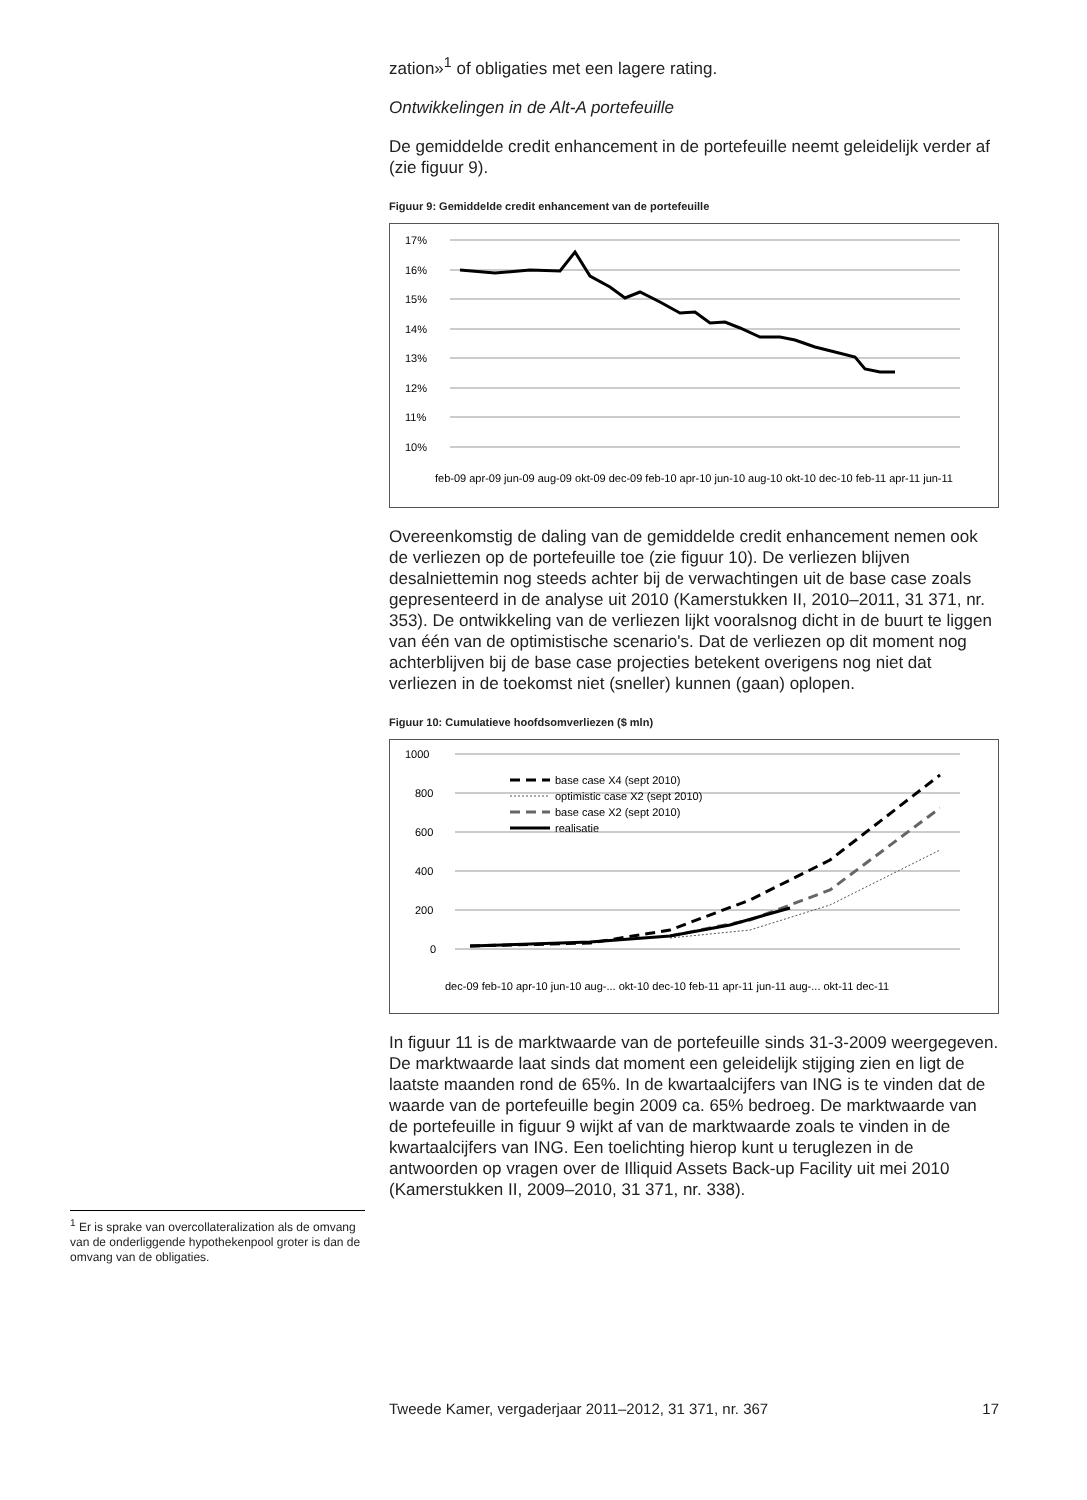zation»<sup>1</sup> of obligaties met een lagere rating.
Ontwikkelingen in de Alt-A portefeuille
De gemiddelde credit enhancement in de portefeuille neemt geleidelijk verder af (zie figuur 9).
Figuur 9: Gemiddelde credit enhancement van de portefeuille
17%
16%
15%
14%
13%
12%
11%
10%
feb-09 apr-09 jun-09 aug-09 okt-09 dec-09 feb-10 apr-10 jun-10 aug-10 okt-10 dec-10 feb-11 apr-11 jun-11
Overeenkomstig de daling van de gemiddelde credit enhancement nemen ook de verliezen op de portefeuille toe (zie figuur 10). De verliezen blijven desalniettemin nog steeds achter bij de verwachtingen uit de base case zoals gepresenteerd in de analyse uit 2010 (Kamerstukken II, 2010–2011, 31 371, nr. 353). De ontwikkeling van de verliezen lijkt vooralsnog dicht in de buurt te liggen van één van de optimistische scenario's. Dat de verliezen op dit moment nog achterblijven bij de base case projecties betekent overigens nog niet dat verliezen in de toekomst niet (sneller) kunnen (gaan) oplopen.
Figuur 10: Cumulatieve hoofdsomverliezen ($ mln)
1000
800
600
400
200
0
base case X4 (sept 2010)
optimistic case X2 (sept 2010)
base case X2 (sept 2010)
realisatie
dec-09 feb-10 apr-10 jun-10 aug-... okt-10 dec-10 feb-11 apr-11 jun-11 aug-... okt-11 dec-11
In figuur 11 is de marktwaarde van de portefeuille sinds 31-3-2009 weergegeven. De marktwaarde laat sinds dat moment een geleidelijk stijging zien en ligt de laatste maanden rond de 65%. In de kwartaalcijfers van ING is te vinden dat de waarde van de portefeuille begin 2009 ca. 65% bedroeg. De marktwaarde van de portefeuille in figuur 9 wijkt af van de marktwaarde zoals te vinden in de kwartaalcijfers van ING. Een toelichting hierop kunt u teruglezen in de antwoorden op vragen over de Illiquid Assets Back-up Facility uit mei 2010 (Kamerstukken II, 2009–2010, 31 371, nr. 338).
<sup>1</sup> Er is sprake van overcollateralization als de omvang van de onderliggende hypotheken­pool groter is dan de omvang van de obligaties.
Tweede Kamer, vergaderjaar 2011–2012, 31 371, nr. 367 17